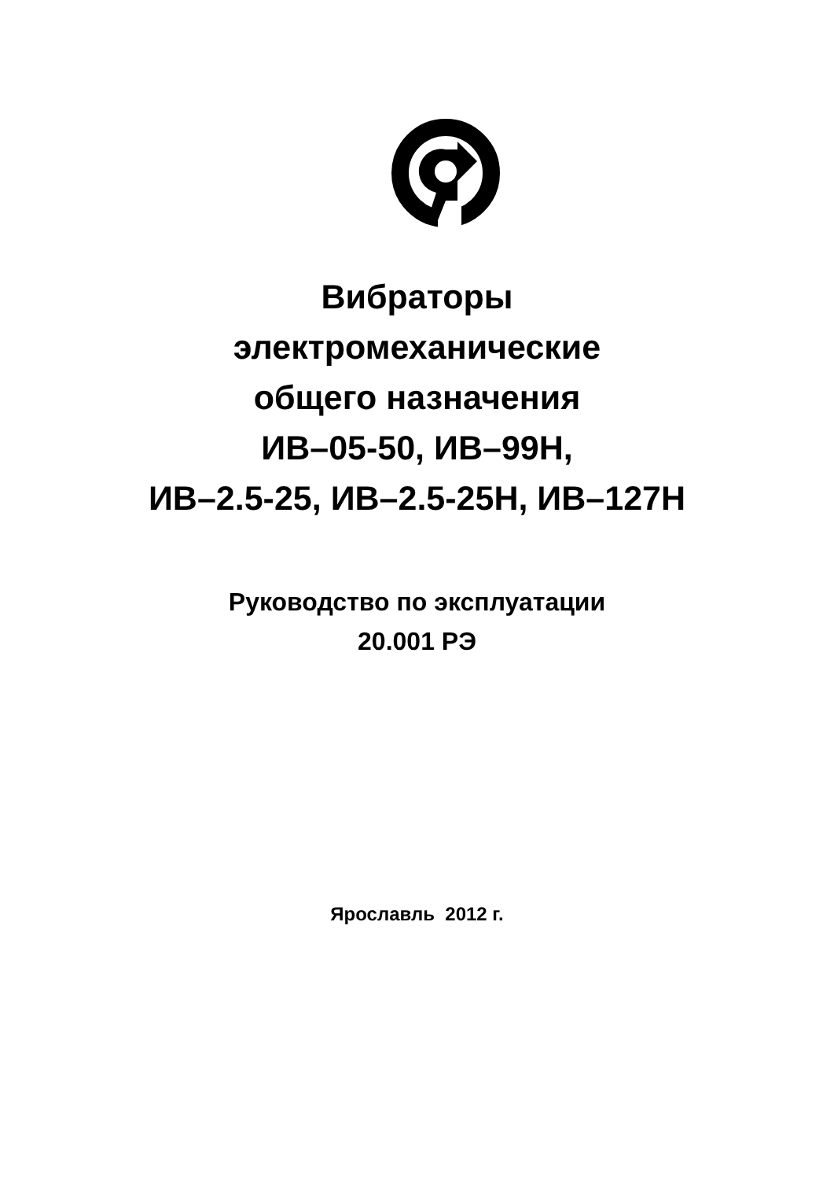Вибраторы
электромеханические
общего назначения
ИВ–05-50, ИВ–99Н,
ИВ–2.5-25, ИВ–2.5-25Н, ИВ–127Н
Руководство по эксплуатации
20.001 РЭ
Ярославль 2012 г.